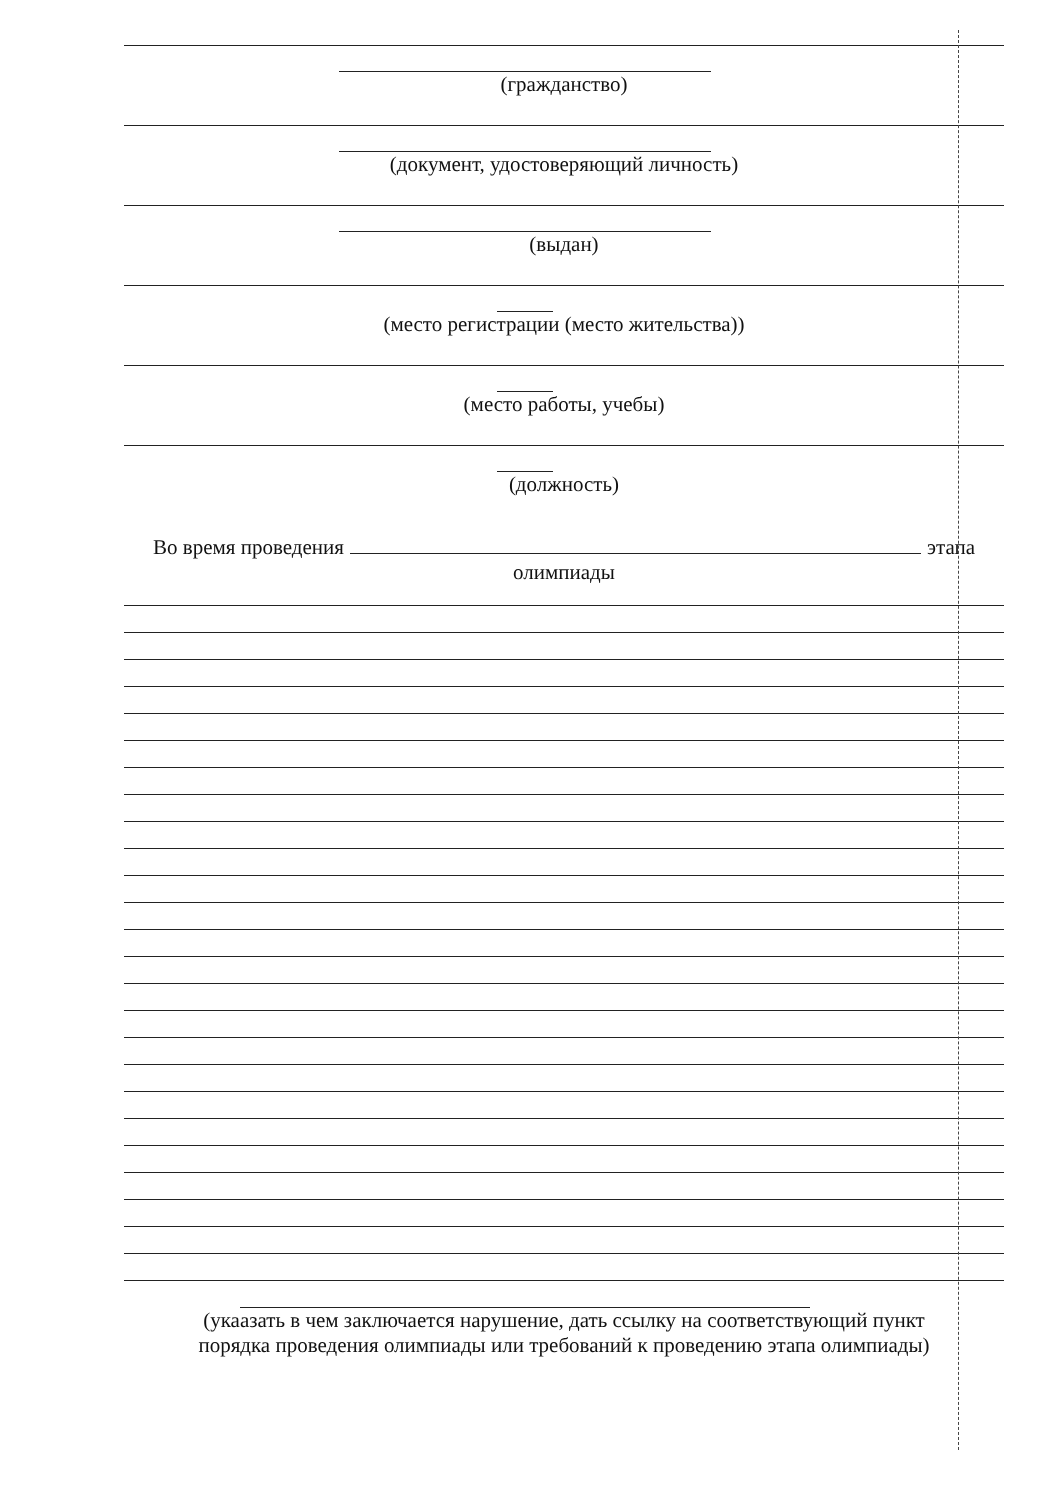(гражданство)
(документ, удостоверяющий личность)
(выдан)
(место регистрации (место жительства))
(место работы, учебы)
(должность)
Во время проведения этапа
олимпиады
(укаазать в чем заключается нарушение, дать ссылку на соответствующий пункт
порядка проведения олимпиады или требований к проведению этапа олимпиады)